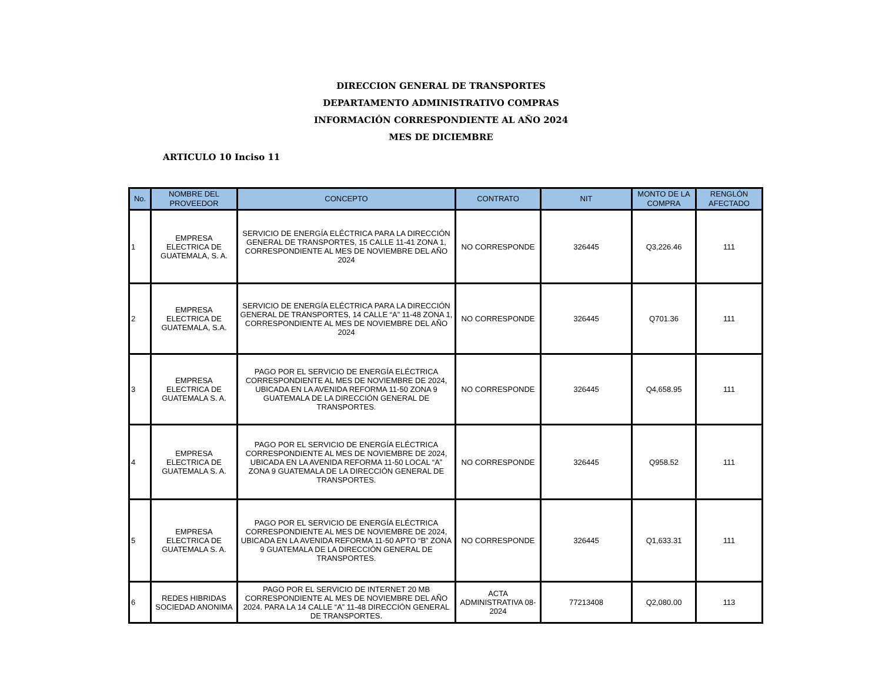DIRECCION GENERAL DE TRANSPORTES
DEPARTAMENTO ADMINISTRATIVO COMPRAS
INFORMACIÓN CORRESPONDIENTE AL AÑO 2024
MES DE DICIEMBRE
ARTICULO 10 Inciso 11
| No. | NOMBRE DEL PROVEEDOR | CONCEPTO | CONTRATO | NIT | MONTO DE LA COMPRA | RENGLÓN AFECTADO |
| --- | --- | --- | --- | --- | --- | --- |
| 1 | EMPRESA ELECTRICA DE GUATEMALA, S. A. | SERVICIO DE ENERGÍA ELÉCTRICA PARA LA DIRECCIÓN GENERAL DE TRANSPORTES, 15 CALLE 11-41 ZONA 1, CORRESPONDIENTE AL MES DE NOVIEMBRE DEL AÑO 2024 | NO CORRESPONDE | 326445 | Q3,226.46 | 111 |
| 2 | EMPRESA ELECTRICA DE GUATEMALA, S.A. | SERVICIO DE ENERGÍA ELÉCTRICA PARA LA DIRECCIÓN GENERAL DE TRANSPORTES, 14 CALLE “A” 11-48 ZONA 1, CORRESPONDIENTE AL MES DE NOVIEMBRE DEL AÑO 2024 | NO CORRESPONDE | 326445 | Q701.36 | 111 |
| 3 | EMPRESA ELECTRICA DE GUATEMALA S. A. | PAGO POR EL SERVICIO DE ENERGÍA ELÉCTRICA CORRESPONDIENTE AL MES DE NOVIEMBRE DE 2024, UBICADA EN LA AVENIDA REFORMA 11-50 ZONA 9 GUATEMALA DE LA DIRECCIÓN GENERAL DE TRANSPORTES. | NO CORRESPONDE | 326445 | Q4,658.95 | 111 |
| 4 | EMPRESA ELECTRICA DE GUATEMALA S. A. | PAGO POR EL SERVICIO DE ENERGÍA ELÉCTRICA CORRESPONDIENTE AL MES DE NOVIEMBRE DE 2024, UBICADA EN LA AVENIDA REFORMA 11-50 LOCAL “A” ZONA 9 GUATEMALA DE LA DIRECCIÓN GENERAL DE TRANSPORTES. | NO CORRESPONDE | 326445 | Q958.52 | 111 |
| 5 | EMPRESA ELECTRICA DE GUATEMALA S. A. | PAGO POR EL SERVICIO DE ENERGÍA ELÉCTRICA CORRESPONDIENTE AL MES DE NOVIEMBRE DE 2024, UBICADA EN LA AVENIDA REFORMA 11-50 APTO “B” ZONA 9 GUATEMALA DE LA DIRECCIÓN GENERAL DE TRANSPORTES. | NO CORRESPONDE | 326445 | Q1,633.31 | 111 |
| 6 | REDES HIBRIDAS SOCIEDAD ANONIMA | PAGO POR EL SERVICIO DE INTERNET 20 MB CORRESPONDIENTE AL MES DE NOVIEMBRE DEL AÑO 2024. PARA LA 14 CALLE “A” 11-48 DIRECCIÓN GENERAL DE TRANSPORTES. | ACTA ADMINISTRATIVA 08-2024 | 77213408 | Q2,080.00 | 113 |